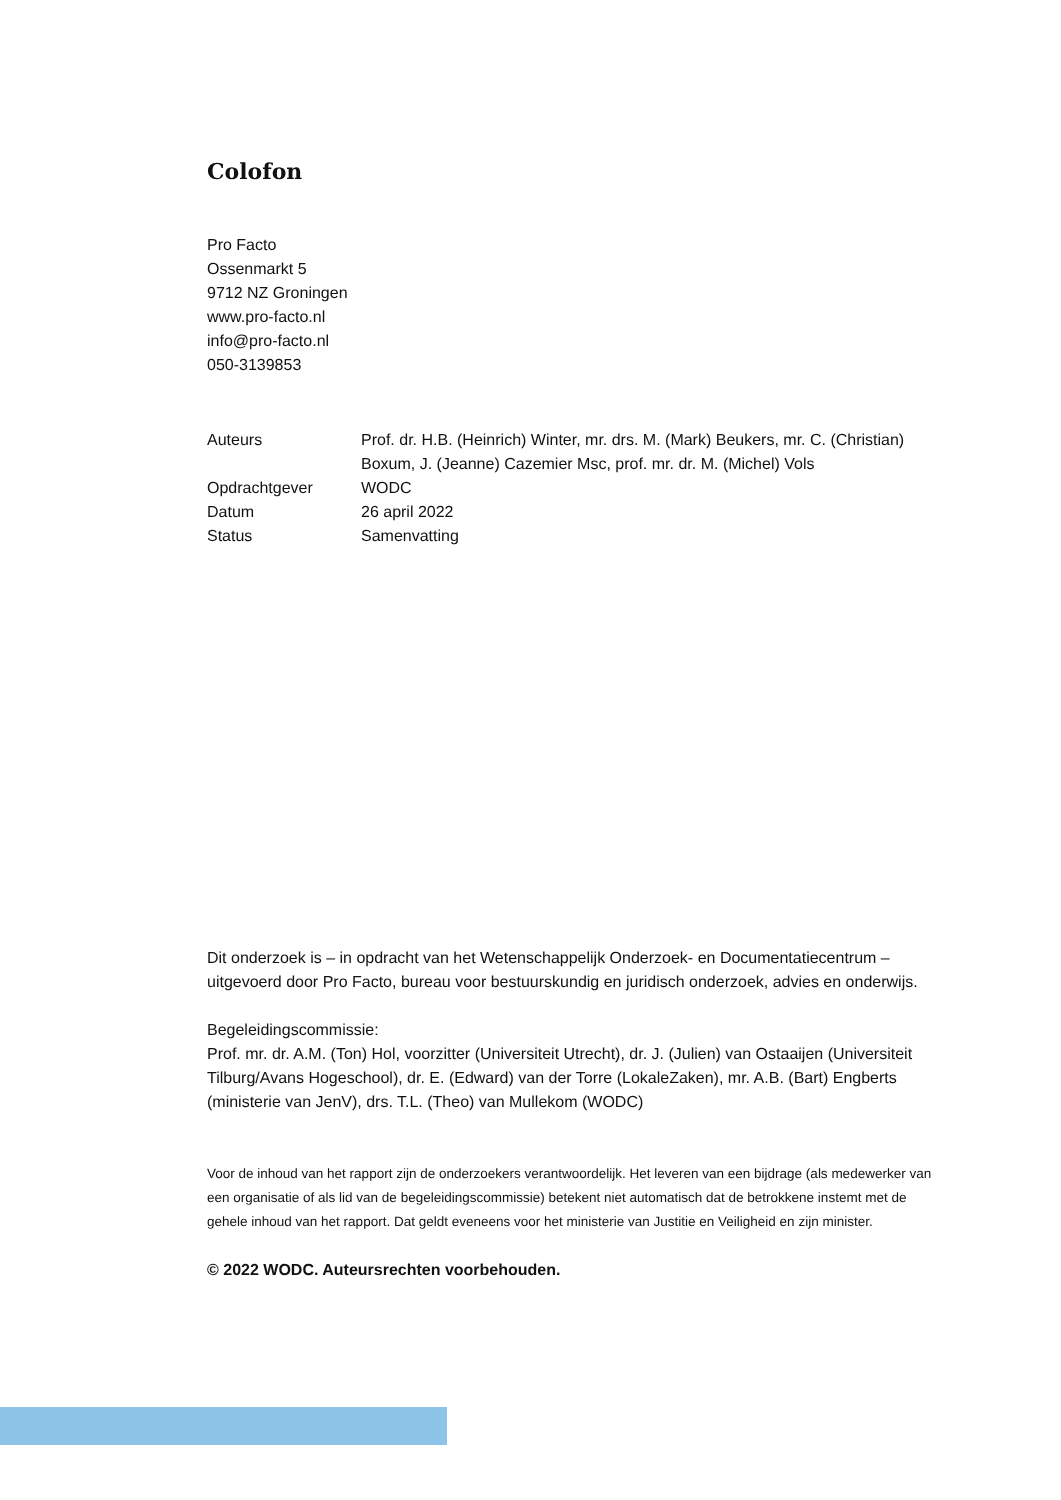Colofon
Pro Facto
Ossenmarkt 5
9712 NZ Groningen
www.pro-facto.nl
info@pro-facto.nl
050-3139853
| Auteurs | Prof. dr. H.B. (Heinrich) Winter, mr. drs. M. (Mark) Beukers, mr. C. (Christian) Boxum, J. (Jeanne) Cazemier Msc, prof. mr. dr. M. (Michel) Vols |
| Opdrachtgever | WODC |
| Datum | 26 april 2022 |
| Status | Samenvatting |
Dit onderzoek is – in opdracht van het Wetenschappelijk Onderzoek- en Documentatiecentrum – uitgevoerd door Pro Facto, bureau voor bestuurskundig en juridisch onderzoek, advies en onderwijs.
Begeleidingscommissie:
Prof. mr. dr. A.M. (Ton) Hol, voorzitter (Universiteit Utrecht), dr. J. (Julien) van Ostaaijen (Universiteit Tilburg/Avans Hogeschool), dr. E. (Edward) van der Torre (LokaleZaken), mr. A.B. (Bart) Engberts (ministerie van JenV), drs. T.L. (Theo) van Mullekom (WODC)
Voor de inhoud van het rapport zijn de onderzoekers verantwoordelijk. Het leveren van een bijdrage (als medewerker van een organisatie of als lid van de begeleidingscommissie) betekent niet automatisch dat de betrokkene instemt met de gehele inhoud van het rapport. Dat geldt eveneens voor het ministerie van Justitie en Veiligheid en zijn minister.
© 2022 WODC. Auteursrechten voorbehouden.